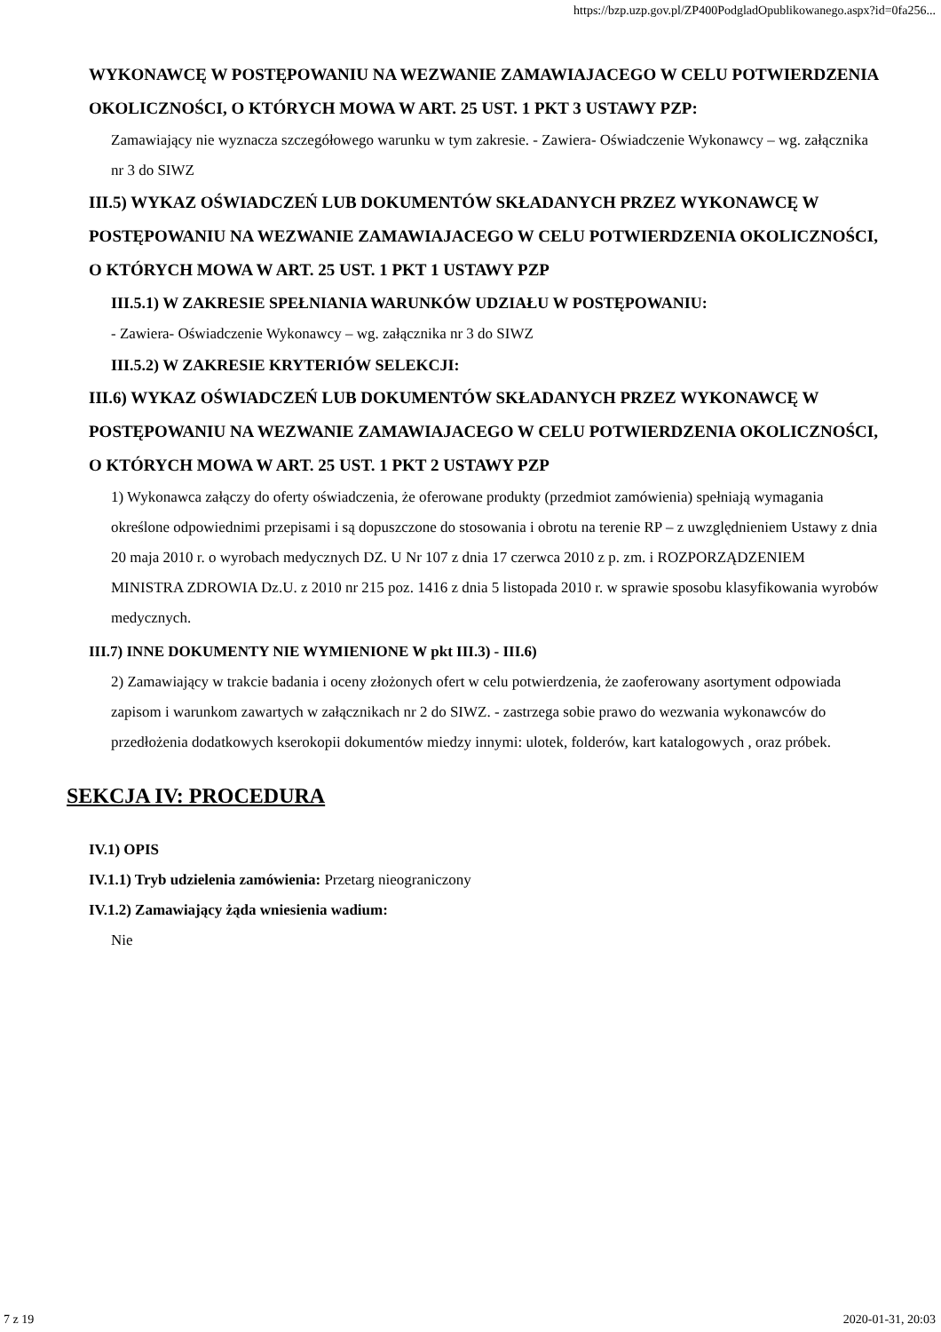https://bzp.uzp.gov.pl/ZP400PodgladOpublikowanego.aspx?id=0fa256...
WYKONAWCĘ W POSTĘPOWANIU NA WEZWANIE ZAMAWIAJACEGO W CELU POTWIERDZENIA OKOLICZNOŚCI, O KTÓRYCH MOWA W ART. 25 UST. 1 PKT 3 USTAWY PZP:
Zamawiający nie wyznacza szczegółowego warunku w tym zakresie. - Zawiera- Oświadczenie Wykonawcy – wg. załącznika nr 3 do SIWZ
III.5) WYKAZ OŚWIADCZEŃ LUB DOKUMENTÓW SKŁADANYCH PRZEZ WYKONAWCĘ W POSTĘPOWANIU NA WEZWANIE ZAMAWIAJACEGO W CELU POTWIERDZENIA OKOLICZNOŚCI, O KTÓRYCH MOWA W ART. 25 UST. 1 PKT 1 USTAWY PZP
III.5.1) W ZAKRESIE SPEŁNIANIA WARUNKÓW UDZIAŁU W POSTĘPOWANIU:
- Zawiera- Oświadczenie Wykonawcy – wg. załącznika nr 3 do SIWZ
III.5.2) W ZAKRESIE KRYTERIÓW SELEKCJI:
III.6) WYKAZ OŚWIADCZEŃ LUB DOKUMENTÓW SKŁADANYCH PRZEZ WYKONAWCĘ W POSTĘPOWANIU NA WEZWANIE ZAMAWIAJACEGO W CELU POTWIERDZENIA OKOLICZNOŚCI, O KTÓRYCH MOWA W ART. 25 UST. 1 PKT 2 USTAWY PZP
1) Wykonawca załączy do oferty oświadczenia, że oferowane produkty (przedmiot zamówienia) spełniają wymagania określone odpowiednimi przepisami i są dopuszczone do stosowania i obrotu na terenie RP – z uwzględnieniem Ustawy z dnia 20 maja 2010 r. o wyrobach medycznych DZ. U Nr 107 z dnia 17 czerwca 2010 z p. zm. i ROZPORZĄDZENIEM MINISTRA ZDROWIA Dz.U. z 2010 nr 215 poz. 1416 z dnia 5 listopada 2010 r. w sprawie sposobu klasyfikowania wyrobów medycznych.
III.7) INNE DOKUMENTY NIE WYMIENIONE W pkt III.3) - III.6)
2) Zamawiający w trakcie badania i oceny złożonych ofert w celu potwierdzenia, że zaoferowany asortyment odpowiada zapisom i warunkom zawartych w załącznikach nr 2 do SIWZ. - zastrzega sobie prawo do wezwania wykonawców do przedłożenia dodatkowych kserokopii dokumentów miedzy innymi: ulotek, folderów, kart katalogowych , oraz próbek.
SEKCJA IV: PROCEDURA
IV.1) OPIS
IV.1.1) Tryb udzielenia zamówienia: Przetarg nieograniczony
IV.1.2) Zamawiający żąda wniesienia wadium:
Nie
7 z 19 2020-01-31, 20:03